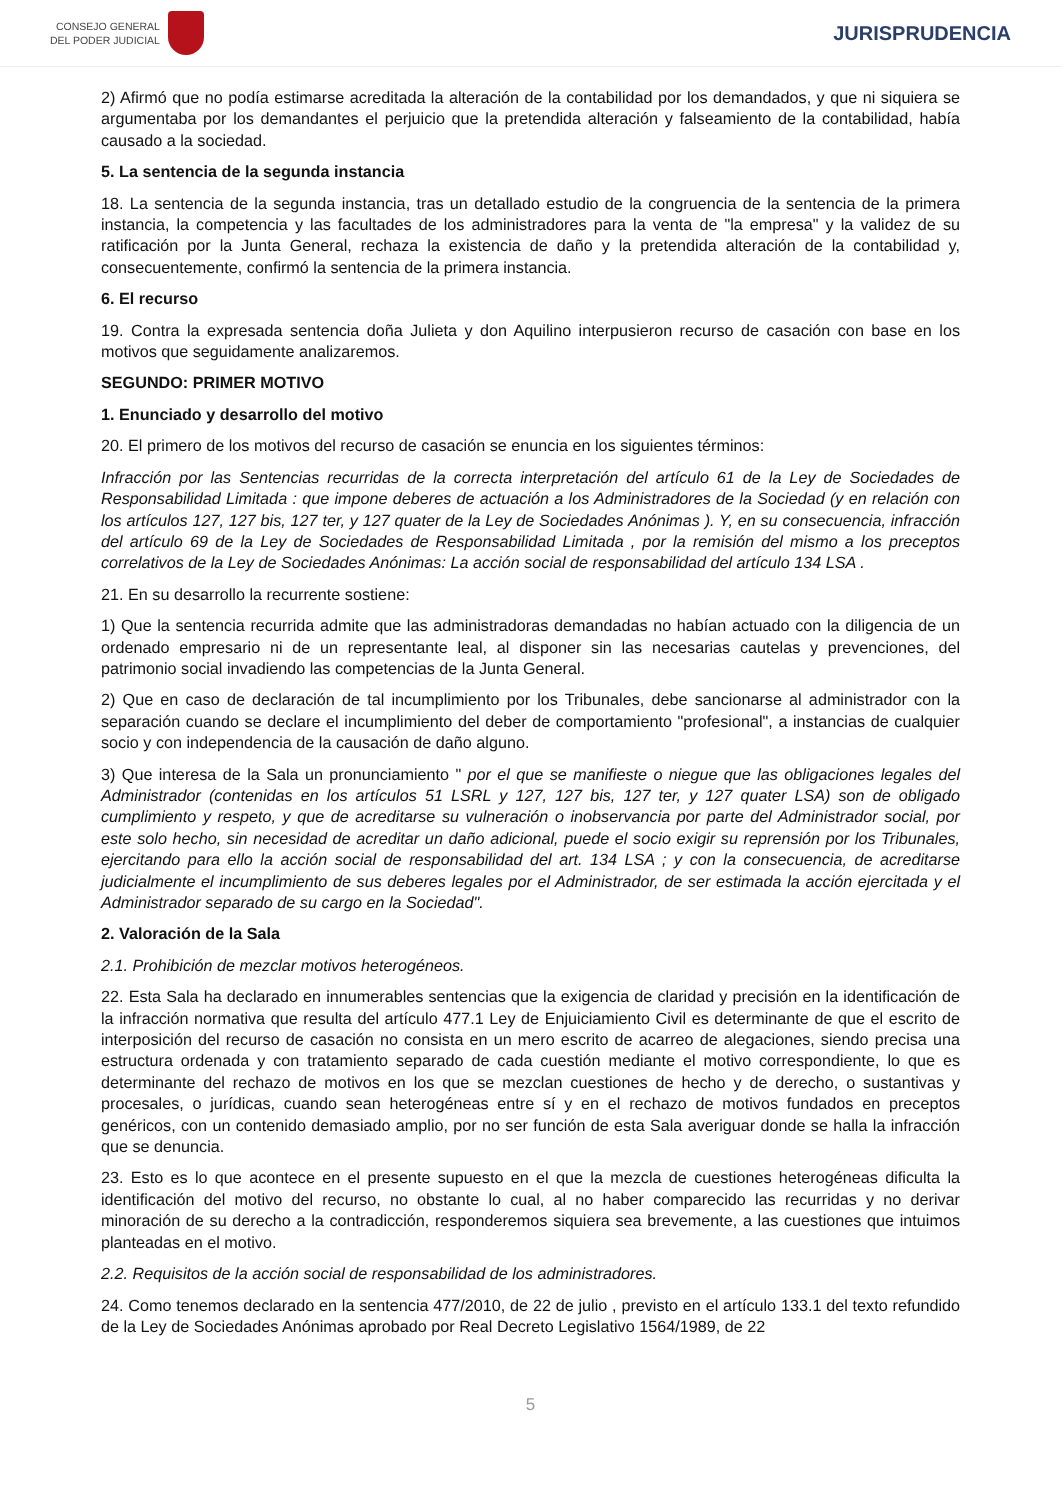CONSEJO GENERAL
DEL PODER JUDICIAL
JURISPRUDENCIA
2) Afirmó que no podía estimarse acreditada la alteración de la contabilidad por los demandados, y que ni siquiera se argumentaba por los demandantes el perjuicio que la pretendida alteración y falseamiento de la contabilidad, había causado a la sociedad.
5. La sentencia de la segunda instancia
18. La sentencia de la segunda instancia, tras un detallado estudio de la congruencia de la sentencia de la primera instancia, la competencia y las facultades de los administradores para la venta de "la empresa" y la validez de su ratificación por la Junta General, rechaza la existencia de daño y la pretendida alteración de la contabilidad y, consecuentemente, confirmó la sentencia de la primera instancia.
6. El recurso
19. Contra la expresada sentencia doña Julieta y don Aquilino interpusieron recurso de casación con base en los motivos que seguidamente analizaremos.
SEGUNDO: PRIMER MOTIVO
1. Enunciado y desarrollo del motivo
20. El primero de los motivos del recurso de casación se enuncia en los siguientes términos:
Infracción por las Sentencias recurridas de la correcta interpretación del artículo 61 de la Ley de Sociedades de Responsabilidad Limitada : que impone deberes de actuación a los Administradores de la Sociedad (y en relación con los artículos 127, 127 bis, 127 ter, y 127 quater de la Ley de Sociedades Anónimas ). Y, en su consecuencia, infracción del artículo 69 de la Ley de Sociedades de Responsabilidad Limitada , por la remisión del mismo a los preceptos correlativos de la Ley de Sociedades Anónimas: La acción social de responsabilidad del artículo 134 LSA .
21. En su desarrollo la recurrente sostiene:
1) Que la sentencia recurrida admite que las administradoras demandadas no habían actuado con la diligencia de un ordenado empresario ni de un representante leal, al disponer sin las necesarias cautelas y prevenciones, del patrimonio social invadiendo las competencias de la Junta General.
2) Que en caso de declaración de tal incumplimiento por los Tribunales, debe sancionarse al administrador con la separación cuando se declare el incumplimiento del deber de comportamiento "profesional", a instancias de cualquier socio y con independencia de la causación de daño alguno.
3) Que interesa de la Sala un pronunciamiento " por el que se manifieste o niegue que las obligaciones legales del Administrador (contenidas en los artículos 51 LSRL y 127, 127 bis, 127 ter, y 127 quater LSA) son de obligado cumplimiento y respeto, y que de acreditarse su vulneración o inobservancia por parte del Administrador social, por este solo hecho, sin necesidad de acreditar un daño adicional, puede el socio exigir su reprensión por los Tribunales, ejercitando para ello la acción social de responsabilidad del art. 134 LSA ; y con la consecuencia, de acreditarse judicialmente el incumplimiento de sus deberes legales por el Administrador, de ser estimada la acción ejercitada y el Administrador separado de su cargo en la Sociedad".
2. Valoración de la Sala
2.1. Prohibición de mezclar motivos heterogéneos.
22. Esta Sala ha declarado en innumerables sentencias que la exigencia de claridad y precisión en la identificación de la infracción normativa que resulta del artículo 477.1 Ley de Enjuiciamiento Civil es determinante de que el escrito de interposición del recurso de casación no consista en un mero escrito de acarreo de alegaciones, siendo precisa una estructura ordenada y con tratamiento separado de cada cuestión mediante el motivo correspondiente, lo que es determinante del rechazo de motivos en los que se mezclan cuestiones de hecho y de derecho, o sustantivas y procesales, o jurídicas, cuando sean heterogéneas entre sí y en el rechazo de motivos fundados en preceptos genéricos, con un contenido demasiado amplio, por no ser función de esta Sala averiguar donde se halla la infracción que se denuncia.
23. Esto es lo que acontece en el presente supuesto en el que la mezcla de cuestiones heterogéneas dificulta la identificación del motivo del recurso, no obstante lo cual, al no haber comparecido las recurridas y no derivar minoración de su derecho a la contradicción, responderemos siquiera sea brevemente, a las cuestiones que intuimos planteadas en el motivo.
2.2. Requisitos de la acción social de responsabilidad de los administradores.
24. Como tenemos declarado en la sentencia 477/2010, de 22 de julio , previsto en el artículo 133.1 del texto refundido de la Ley de Sociedades Anónimas aprobado por Real Decreto Legislativo 1564/1989, de 22
5